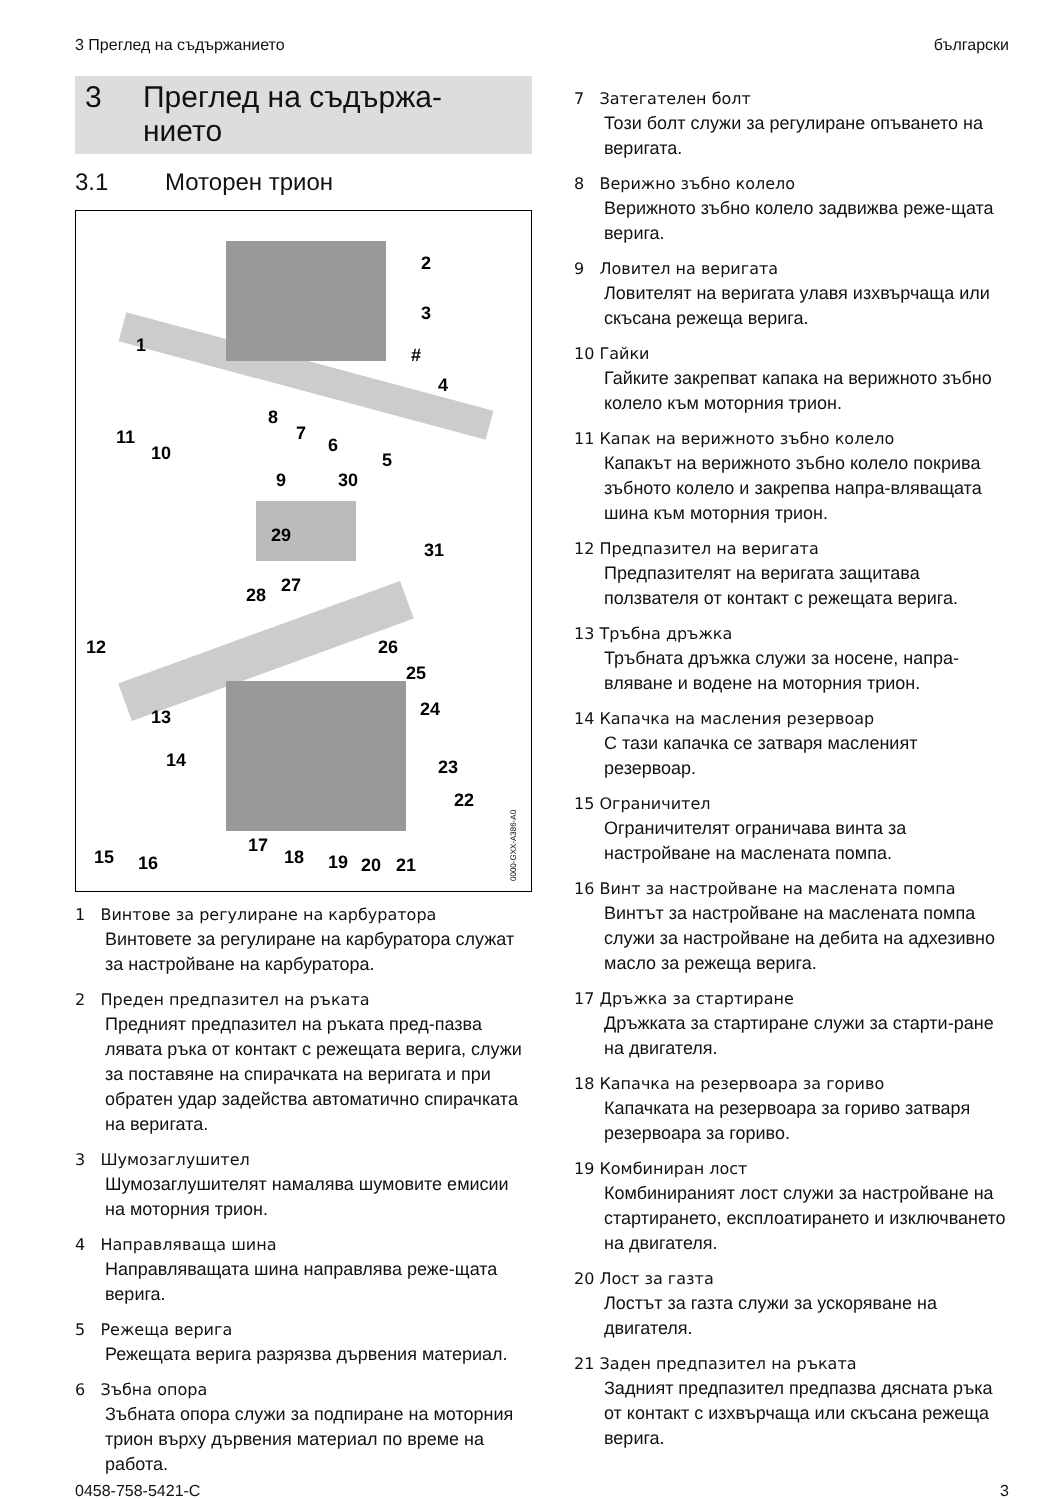3 Преглед на съдържанието български
3 Преглед на съдържа-
нието
3.1 Моторен трион
2
3
1
#
4
8
7
6
5
11
10
9
30
29
31
27
28
12
26
25
13
24
14
23
22
17
18
19
20
21
15
16
0000-GXX-A386-A0
1 Винтове за регулиране на карбуратора
Винтовете за регулиране на карбуратора служат за настройване на карбуратора.
2 Преден предпазител на ръката
Предният предпазител на ръката пред-пазва лявата ръка от контакт с режещата верига, служи за поставяне на спирачката на веригата и при обратен удар задейства автоматично спирачката на веригата.
3 Шумозаглушител
Шумозаглушителят намалява шумовите емисии на моторния трион.
4 Направляваща шина
Направляващата шина направлява реже-щата верига.
5 Режеща верига
Режещата верига разрязва дървения материал.
6 Зъбна опора
Зъбната опора служи за подпиране на моторния трион върху дървения материал по време на работа.
7 Затегателен болт
Този болт служи за регулиране опъването на веригата.
8 Верижно зъбно колело
Верижното зъбно колело задвижва реже-щата верига.
9 Ловител на веригата
Ловителят на веригата улавя изхвърчаща или скъсана режеща верига.
10 Гайки
Гайките закрепват капака на верижното зъбно колело към моторния трион.
11 Капак на верижното зъбно колело
Капакът на верижното зъбно колело покрива зъбното колело и закрепва напра-вляващата шина към моторния трион.
12 Предпазител на веригата
Предпазителят на веригата защитава ползвателя от контакт с режещата верига.
13 Тръбна дръжка
Тръбната дръжка служи за носене, напра-вляване и водене на моторния трион.
14 Капачка на масления резервоар
С тази капачка се затваря масленият резервоар.
15 Ограничител
Ограничителят ограничава винта за настройване на маслената помпа.
16 Винт за настройване на масленатa помпа
Винтът за настройване на масленатa помпа служи за настройване на дебита на адхезивно масло за режеща верига.
17 Дръжка за стартиране
Дръжката за стартиране служи за старти-ране на двигателя.
18 Капачка на резервоара за гориво
Капачката на резервоара за гориво затваря резервоара за гориво.
19 Комбиниран лост
Комбинираният лост служи за настройване на стартирането, експлоатирането и изключването на двигателя.
20 Лост за газта
Лостът за газта служи за ускоряване на двигателя.
21 Заден предпазител на ръката
Задният предпазител предпазва дясната ръка от контакт с изхвърчаща или скъсана режеща верига.
0458-758-5421-C 3